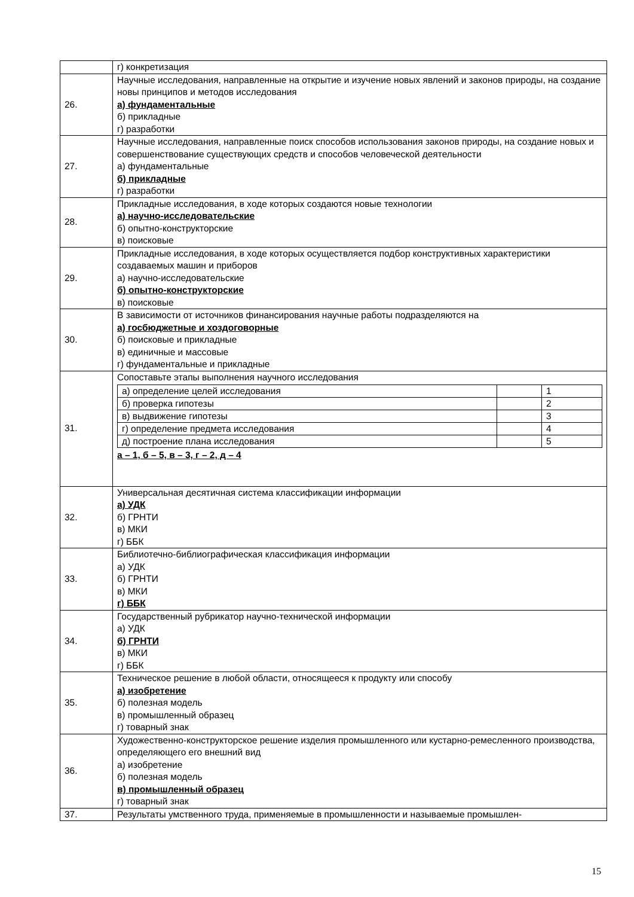| | г) конкретизация |
| 26. | Научные исследования, направленные на открытие и изучение новых явлений и законов природы, на создание новы принципов и методов исследования а) фундаментальные б) прикладные г) разработки |
| 27. | Научные исследования, направленные поиск способов использования законов природы, на создание новых и совершенствование существующих средств и способов человеческой деятельности а) фундаментальные б) прикладные г) разработки |
| 28. | Прикладные исследования, в ходе которых создаются новые технологии а) научно-исследовательские б) опытно-конструкторские в) поисковые |
| 29. | Прикладные исследования, в ходе которых осуществляется подбор конструктивных характеристики создаваемых машин и приборов а) научно-исследовательские б) опытно-конструкторские в) поисковые |
| 30. | В зависимости от источников финансирования научные работы подразделяются на а) госбюджетные и хоздоговорные б) поисковые и прикладные в) единичные и массовые г) фундаментальные и прикладные |
| 31. | Сопоставьте этапы выполнения научного исследования / а) определение целей исследования / / 1 / / б) проверка гипотезы / / 2 / / в) выдвижение гипотезы / / 3 / / г) определение предмета исследования / / 4 / / д) построение плана исследования / / 5 / а – 1, б – 5, в – 3, г – 2, д – 4 |
| 32. | Универсальная десятичная система классификации информации а) УДК б) ГРНТИ в) МКИ г) ББК |
| 33. | Библиотечно-библиографическая классификация информации а) УДК б) ГРНТИ в) МКИ г) ББК |
| 34. | Государственный рубрикатор научно-технической информации а) УДК б) ГРНТИ в) МКИ г) ББК |
| 35. | Техническое решение в любой области, относящееся к продукту или способу а) изобретение б) полезная модель в) промышленный образец г) товарный знак |
| 36. | Художественно-конструкторское решение изделия промышленного или кустарно-ремесленного производства, определяющего его внешний вид а) изобретение б) полезная модель в) промышленный образец г) товарный знак |
| 37. | Результаты умственного труда, применяемые в промышленности и называемые промышлен- |
15